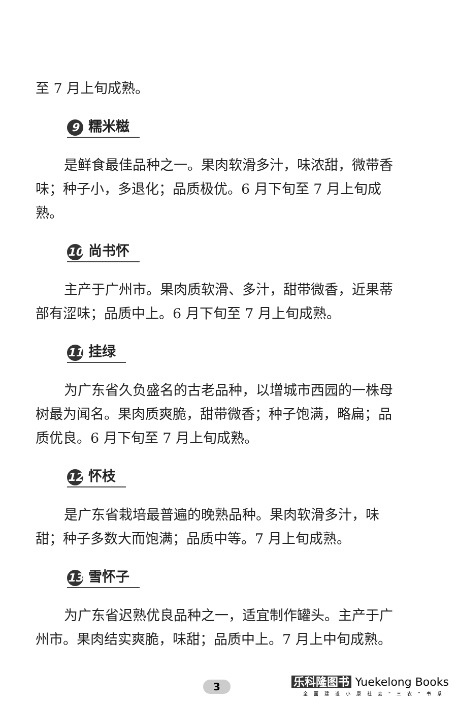至 7 月上旬成熟。
9 糯米糍
是鲜食最佳品种之一。果肉软滑多汁，味浓甜，微带香味；种子小，多退化；品质极优。6 月下旬至 7 月上旬成熟。
10 尚书怀
主产于广州市。果肉质软滑、多汁，甜带微香，近果蒂部有涩味；品质中上。6 月下旬至 7 月上旬成熟。
11 挂绿
为广东省久负盛名的古老品种，以增城市西园的一株母树最为闻名。果肉质爽脆，甜带微香；种子饱满，略扁；品质优良。6 月下旬至 7 月上旬成熟。
12 怀枝
是广东省栽培最普遍的晚熟品种。果肉软滑多汁，味甜；种子多数大而饱满；品质中等。7 月上旬成熟。
13 雪怀子
为广东省迟熟优良品种之一，适宜制作罐头。主产于广州市。果肉结实爽脆，味甜；品质中上。7 月上中旬成熟。
3 乐科隆图书 Yuekelong Books
全面建设小康社会“三农”书系